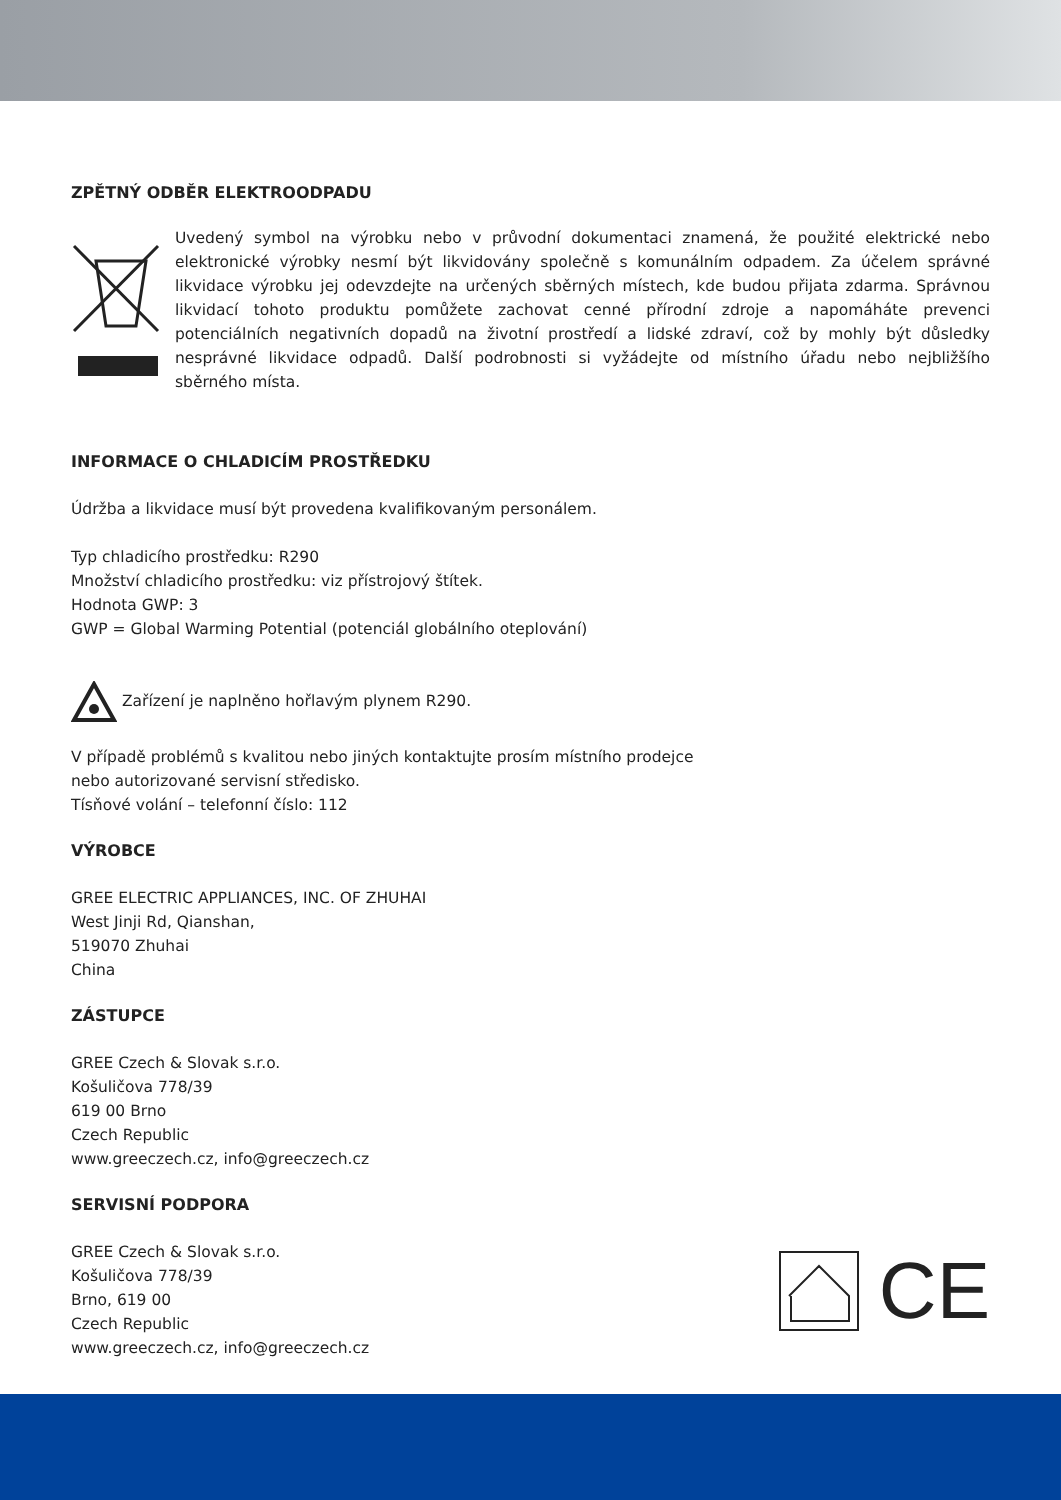ZPĚTNÝ ODBĚR ELEKTROODPADU
Uvedený symbol na výrobku nebo v průvodní dokumentaci znamená, že použité elektrické nebo elektronické výrobky nesmí být likvidovány společně s komunálním odpadem. Za účelem správné likvidace výrobku jej odevzdejte na určených sběrných místech, kde budou přijata zdarma. Správnou likvidací tohoto produktu pomůžete zachovat cenné přírodní zdroje a napomáháte prevenci potenciálních negativních dopadů na životní prostředí a lidské zdraví, což by mohly být důsledky nesprávné likvidace odpadů. Další podrobnosti si vyžádejte od místního úřadu nebo nejbližšího sběrného místa.
INFORMACE O CHLADICÍM PROSTŘEDKU
Údržba a likvidace musí být provedena kvalifikovaným personálem.
Typ chladicího prostředku: R290
Množství chladicího prostředku: viz přístrojový štítek.
Hodnota GWP: 3
GWP = Global Warming Potential (potenciál globálního oteplování)
Zařízení je naplněno hořlavým plynem R290.
V případě problémů s kvalitou nebo jiných kontaktujte prosím místního prodejce
nebo autorizované servisní středisko.
Tísňové volání – telefonní číslo: 112
VÝROBCE
GREE ELECTRIC APPLIANCES, INC. OF ZHUHAI
West Jinji Rd, Qianshan,
519070 Zhuhai
China
ZÁSTUPCE
GREE Czech & Slovak s.r.o.
Košuličova 778/39
619 00 Brno
Czech Republic
www.greeczech.cz, info@greeczech.cz
SERVISNÍ PODPORA
GREE Czech & Slovak s.r.o.
Košuličova 778/39
Brno, 619 00
Czech Republic
www.greeczech.cz, info@greeczech.cz
CE